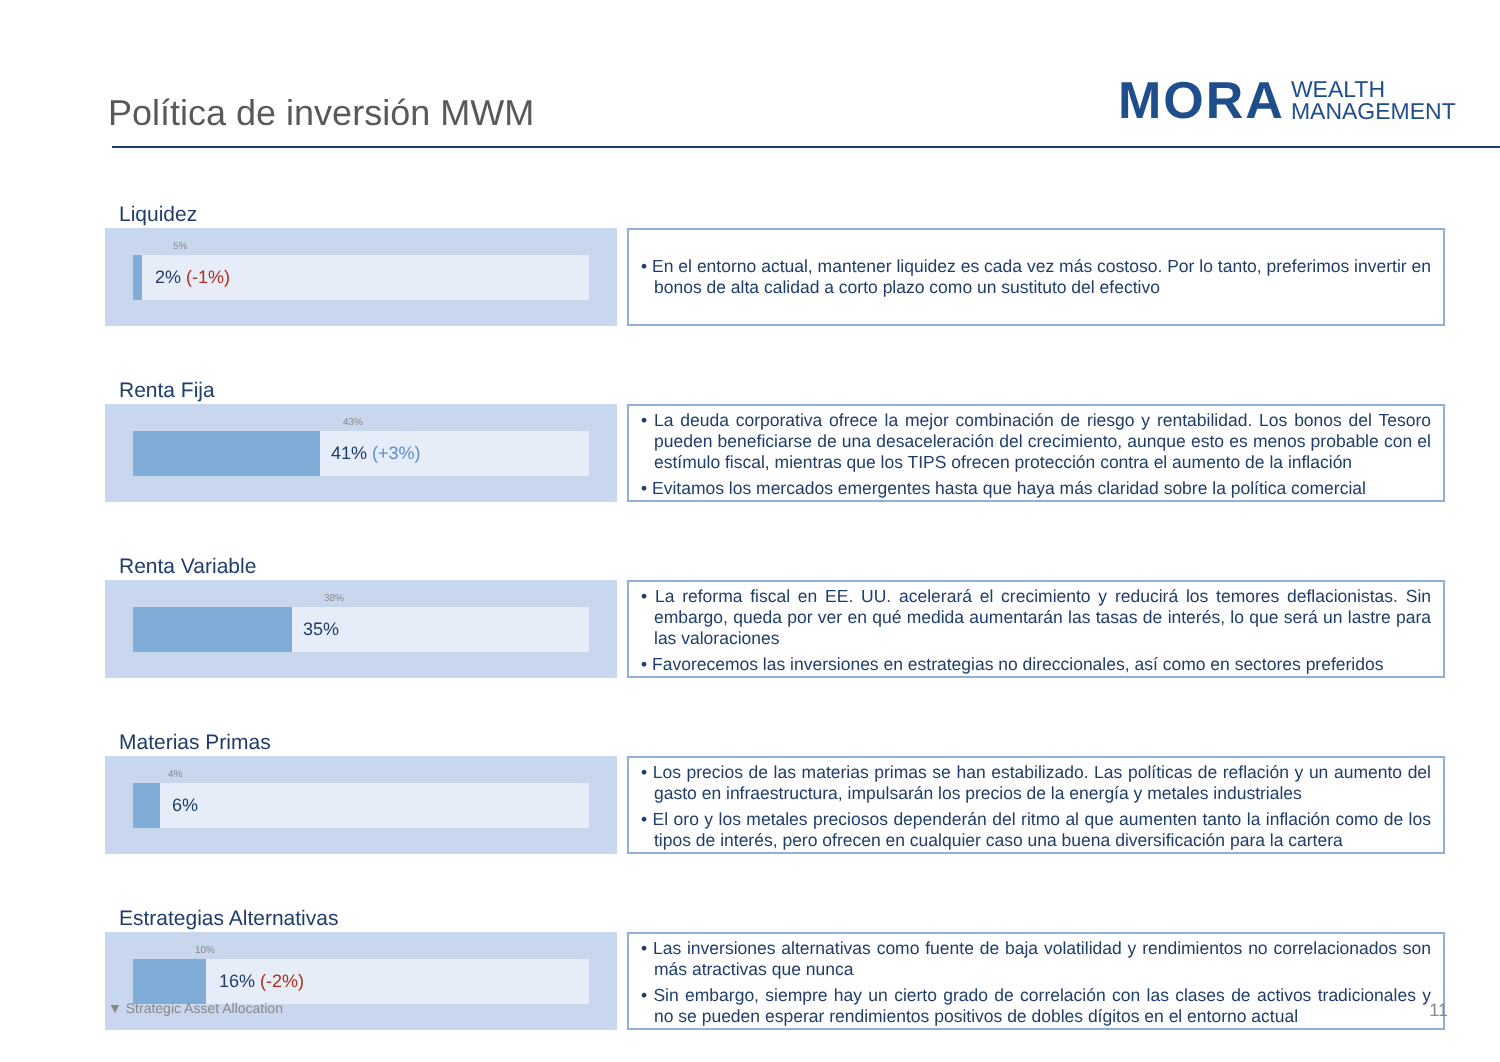Política de inversión MWM
MORA WEALTH
MANAGEMENT
Liquidez
5%
2% (-1%)
• En el entorno actual, mantener liquidez es cada vez más costoso. Por lo tanto, preferimos invertir en bonos de alta calidad a corto plazo como un sustituto del efectivo
Renta Fija
43%
41% (+3%)
• La deuda corporativa ofrece la mejor combinación de riesgo y rentabilidad. Los bonos del Tesoro pueden beneficiarse de una desaceleración del crecimiento, aunque esto es menos probable con el estímulo fiscal, mientras que los TIPS ofrecen protección contra el aumento de la inflación
• Evitamos los mercados emergentes hasta que haya más claridad sobre la política comercial
Renta Variable
38%
35%
• La reforma fiscal en EE. UU. acelerará el crecimiento y reducirá los temores deflacionistas. Sin embargo, queda por ver en qué medida aumentarán las tasas de interés, lo que será un lastre para las valoraciones
• Favorecemos las inversiones en estrategias no direccionales, así como en sectores preferidos
Materias Primas
4%
6%
• Los precios de las materias primas se han estabilizado. Las políticas de reflación y un aumento del gasto en infraestructura, impulsarán los precios de la energía y metales industriales
• El oro y los metales preciosos dependerán del ritmo al que aumenten tanto la inflación como de los tipos de interés, pero ofrecen en cualquier caso una buena diversificación para la cartera
Estrategias Alternativas
10%
16% (-2%)
• Las inversiones alternativas como fuente de baja volatilidad y rendimientos no correlacionados son más atractivas que nunca
• Sin embargo, siempre hay un cierto grado de correlación con las clases de activos tradicionales y no se pueden esperar rendimientos positivos de dobles dígitos en el entorno actual
▼ Strategic Asset Allocation 11